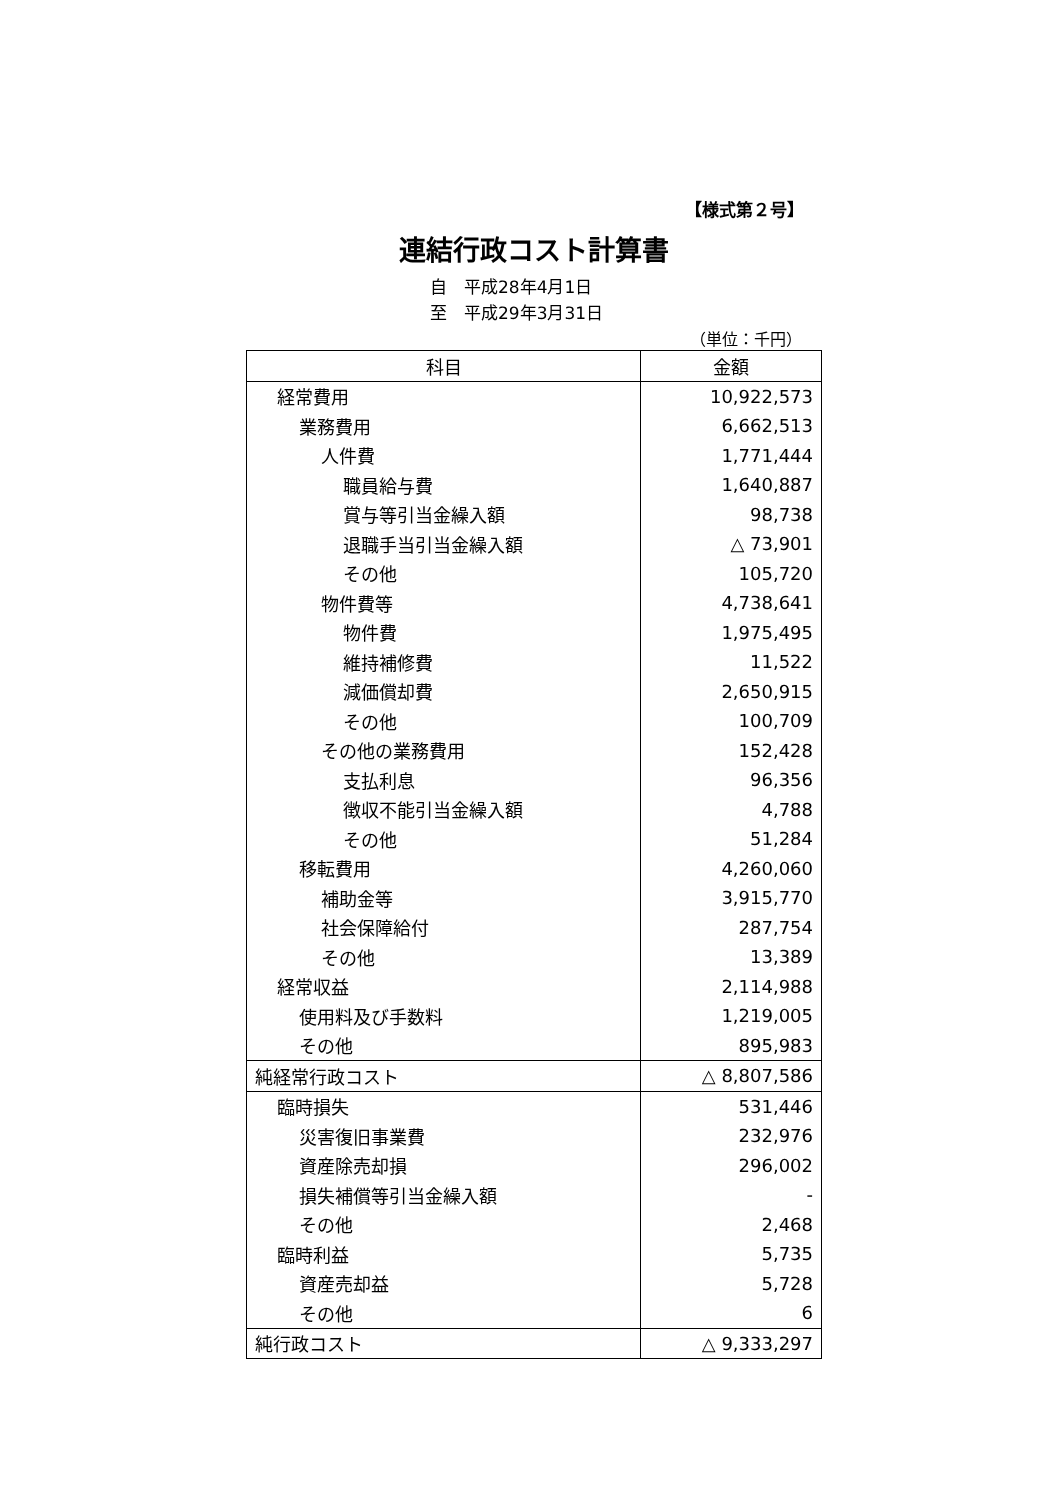【様式第２号】
連結行政コスト計算書
自　平成28年4月1日
至　平成29年3月31日
（単位：千円）
| 科目 | 金額 |
| --- | --- |
| 経常費用 | 10,922,573 |
| 業務費用 | 6,662,513 |
| 人件費 | 1,771,444 |
| 職員給与費 | 1,640,887 |
| 賞与等引当金繰入額 | 98,738 |
| 退職手当引当金繰入額 | △ 73,901 |
| その他 | 105,720 |
| 物件費等 | 4,738,641 |
| 物件費 | 1,975,495 |
| 維持補修費 | 11,522 |
| 減価償却費 | 2,650,915 |
| その他 | 100,709 |
| その他の業務費用 | 152,428 |
| 支払利息 | 96,356 |
| 徴収不能引当金繰入額 | 4,788 |
| その他 | 51,284 |
| 移転費用 | 4,260,060 |
| 補助金等 | 3,915,770 |
| 社会保障給付 | 287,754 |
| その他 | 13,389 |
| 経常収益 | 2,114,988 |
| 使用料及び手数料 | 1,219,005 |
| その他 | 895,983 |
| 純経常行政コスト | △ 8,807,586 |
| 臨時損失 | 531,446 |
| 災害復旧事業費 | 232,976 |
| 資産除売却損 | 296,002 |
| 損失補償等引当金繰入額 | - |
| その他 | 2,468 |
| 臨時利益 | 5,735 |
| 資産売却益 | 5,728 |
| その他 | 6 |
| 純行政コスト | △ 9,333,297 |